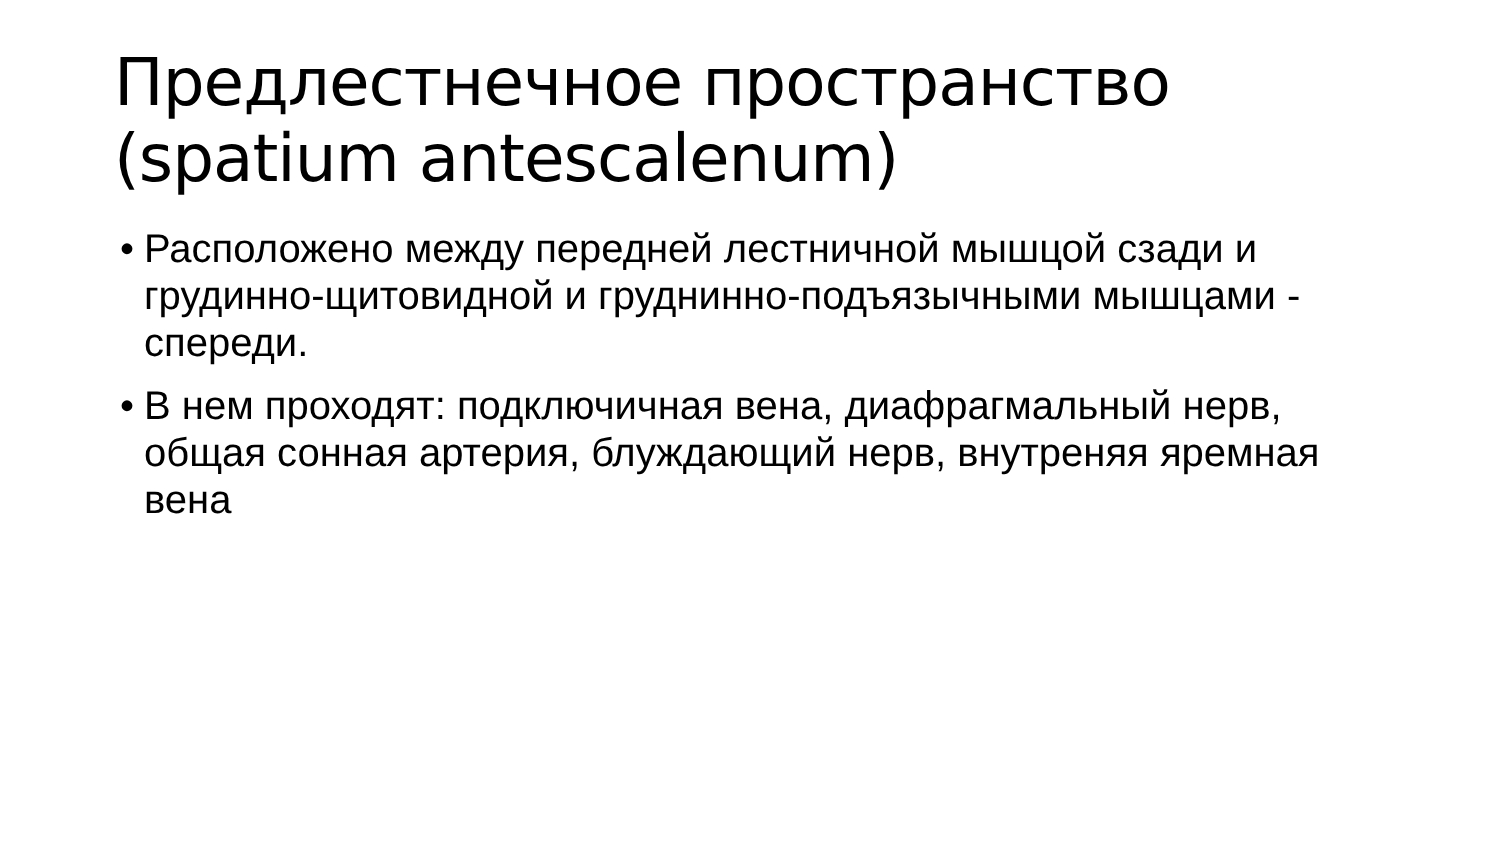Предлестнечное пространство (spatium antescalenum)
• Расположено между передней лестничной мышцой сзади и грудинно-щитовидной и груднинно-подъязычными мышцами - спереди.
• В нем проходят: подключичная вена, диафрагмальный нерв, общая сонная артерия, блуждающий нерв, внутреняя яремная вена